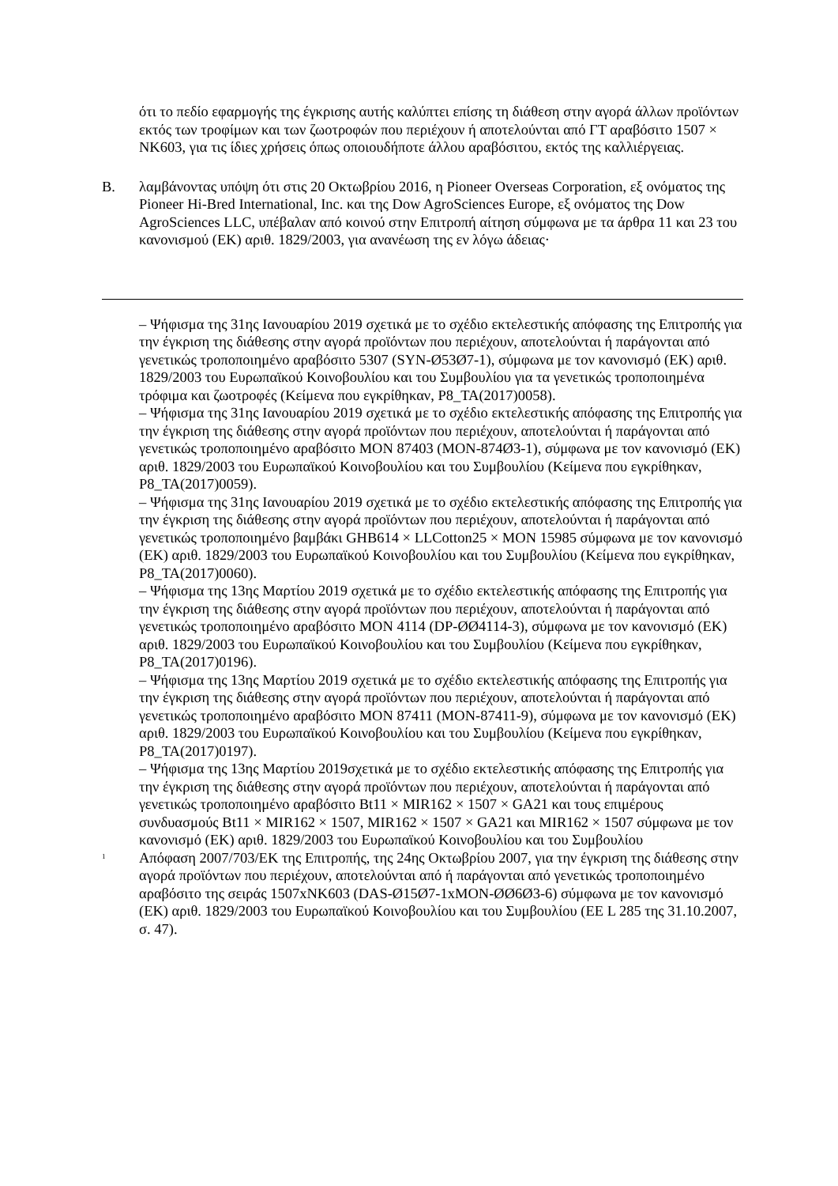ότι το πεδίο εφαρμογής της έγκρισης αυτής καλύπτει επίσης τη διάθεση στην αγορά άλλων προϊόντων εκτός των τροφίμων και των ζωοτροφών που περιέχουν ή αποτελούνται από ΓΤ αραβόσιτο 1507 × NK603, για τις ίδιες χρήσεις όπως οποιουδήποτε άλλου αραβόσιτου, εκτός της καλλιέργειας.
B. λαμβάνοντας υπόψη ότι στις 20 Οκτωβρίου 2016, η Pioneer Overseas Corporation, εξ ονόματος της Pioneer Hi-Bred International, Inc. και της Dow AgroSciences Europe, εξ ονόματος της Dow AgroSciences LLC, υπέβαλαν από κοινού στην Επιτροπή αίτηση σύμφωνα με τα άρθρα 11 και 23 του κανονισμού (ΕΚ) αριθ. 1829/2003, για ανανέωση της εν λόγω άδειας·
– Ψήφισμα της 31ης Ιανουαρίου 2019 σχετικά με το σχέδιο εκτελεστικής απόφασης της Επιτροπής για την έγκριση της διάθεσης στην αγορά προϊόντων που περιέχουν, αποτελούνται ή παράγονται από γενετικώς τροποποιημένο αραβόσιτο 5307 (SYN-Ø53Ø7-1), σύμφωνα με τον κανονισμό (ΕΚ) αριθ. 1829/2003 του Ευρωπαϊκού Κοινοβουλίου και του Συμβουλίου για τα γενετικώς τροποποιημένα τρόφιμα και ζωοτροφές (Κείμενα που εγκρίθηκαν, P8_TA(2017)0058).
– Ψήφισμα της 31ης Ιανουαρίου 2019 σχετικά με το σχέδιο εκτελεστικής απόφασης της Επιτροπής για την έγκριση της διάθεσης στην αγορά προϊόντων που περιέχουν, αποτελούνται ή παράγονται από γενετικώς τροποποιημένο αραβόσιτο MON 87403 (MON-874Ø3-1), σύμφωνα με τον κανονισμό (ΕΚ) αριθ. 1829/2003 του Ευρωπαϊκού Κοινοβουλίου και του Συμβουλίου (Κείμενα που εγκρίθηκαν, P8_TA(2017)0059).
– Ψήφισμα της 31ης Ιανουαρίου 2019 σχετικά με το σχέδιο εκτελεστικής απόφασης της Επιτροπής για την έγκριση της διάθεσης στην αγορά προϊόντων που περιέχουν, αποτελούνται ή παράγονται από γενετικώς τροποποιημένο βαμβάκι GHB614 × LLCotton25 × MON 15985 σύμφωνα με τον κανονισμό (ΕΚ) αριθ. 1829/2003 του Ευρωπαϊκού Κοινοβουλίου και του Συμβουλίου (Κείμενα που εγκρίθηκαν, P8_TA(2017)0060).
– Ψήφισμα της 13ης Μαρτίου 2019 σχετικά με το σχέδιο εκτελεστικής απόφασης της Επιτροπής για την έγκριση της διάθεσης στην αγορά προϊόντων που περιέχουν, αποτελούνται ή παράγονται από γενετικώς τροποποιημένο αραβόσιτο MON 4114 (DP-ØØ4114-3), σύμφωνα με τον κανονισμό (ΕΚ) αριθ. 1829/2003 του Ευρωπαϊκού Κοινοβουλίου και του Συμβουλίου (Κείμενα που εγκρίθηκαν, P8_TA(2017)0196).
– Ψήφισμα της 13ης Μαρτίου 2019 σχετικά με το σχέδιο εκτελεστικής απόφασης της Επιτροπής για την έγκριση της διάθεσης στην αγορά προϊόντων που περιέχουν, αποτελούνται ή παράγονται από γενετικώς τροποποιημένο αραβόσιτο MON 87411 (MON-87411-9), σύμφωνα με τον κανονισμό (ΕΚ) αριθ. 1829/2003 του Ευρωπαϊκού Κοινοβουλίου και του Συμβουλίου (Κείμενα που εγκρίθηκαν, P8_TA(2017)0197).
– Ψήφισμα της 13ης Μαρτίου 2019σχετικά με το σχέδιο εκτελεστικής απόφασης της Επιτροπής για την έγκριση της διάθεσης στην αγορά προϊόντων που περιέχουν, αποτελούνται ή παράγονται από γενετικώς τροποποιημένο αραβόσιτο Bt11 × MIR162 × 1507 × GA21 και τους επιμέρους συνδυασμούς Bt11 × MIR162 × 1507, MIR162 × 1507 × GA21 και MIR162 × 1507 σύμφωνα με τον κανονισμό (ΕΚ) αριθ. 1829/2003 του Ευρωπαϊκού Κοινοβουλίου και του Συμβουλίου
<sup>1</sup>
Απόφαση 2007/703/ΕΚ της Επιτροπής, της 24ης Οκτωβρίου 2007, για την έγκριση της διάθεσης στην αγορά προϊόντων που περιέχουν, αποτελούνται από ή παράγονται από γενετικώς τροποποιημένο αραβόσιτο της σειράς 1507xNK603 (DAS-Ø15Ø7-1xMON-ØØ6Ø3-6) σύμφωνα με τον κανονισμό (ΕΚ) αριθ. 1829/2003 του Ευρωπαϊκού Κοινοβουλίου και του Συμβουλίου (ΕΕ L 285 της 31.10.2007, σ. 47).